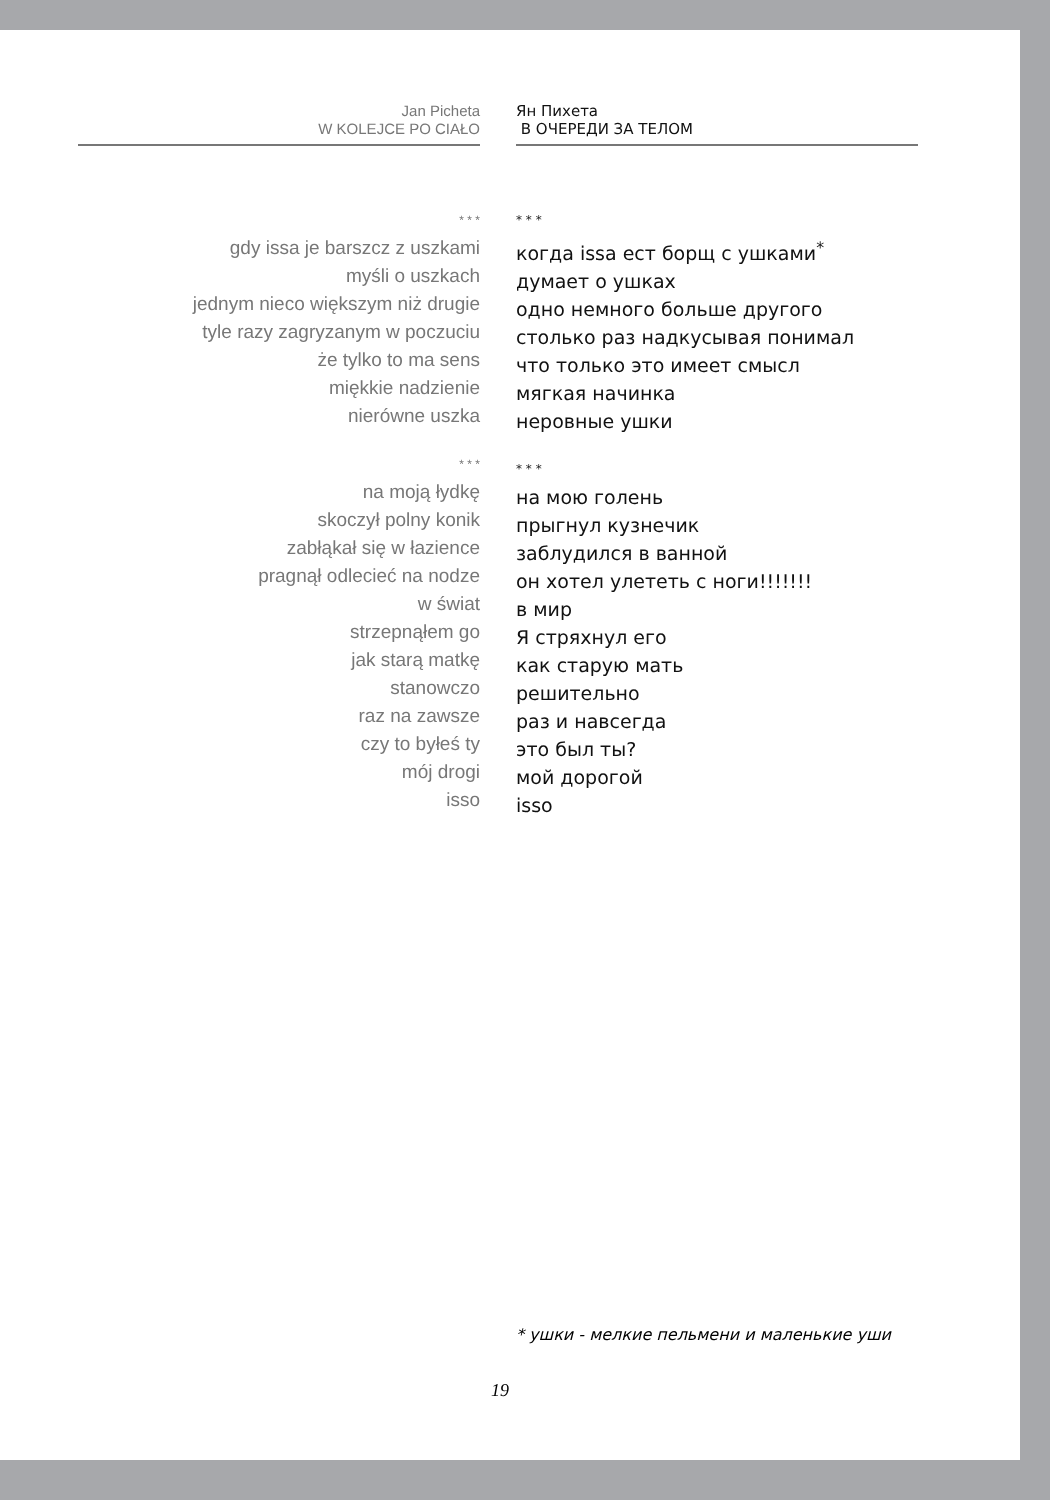Jan Picheta
W KOLEJCE PO CIAŁO
* * *
gdy issa je barszcz z uszkami
myśli o uszkach
jednym nieco większym niż drugie
tyle razy zagryzanym w poczuciu
że tylko to ma sens
miękkie nadzienie
nierówne uszka
* * *
na moją łydkę
skoczył polny konik
zabłąkał się w łazience
pragnął odlecieć na nodze
w świat
strzepnąłem go
jak starą matkę
stanowczo
raz na zawsze
czy to byłeś ty
mój drogi
isso
Ян Пихета
В ОЧЕРЕДИ ЗА ТЕЛОМ
* * *
когда issa ест борщ с ушками<sup>*</sup>
думает о ушках
одно немного больше другого
столько раз надкусывая понимал
что только это имеет смысл
мягкая начинка
неровные ушки
* * *
на мою голень
прыгнул кузнечик
заблудился в ванной
он хотел улететь с ноги!!!!!!!
в мир
Я стряхнул его
как старую мать
решительно
раз и навсегда
это был ты?
мой дорогой
isso
* ушки - мелкие пельмени и маленькие уши
19